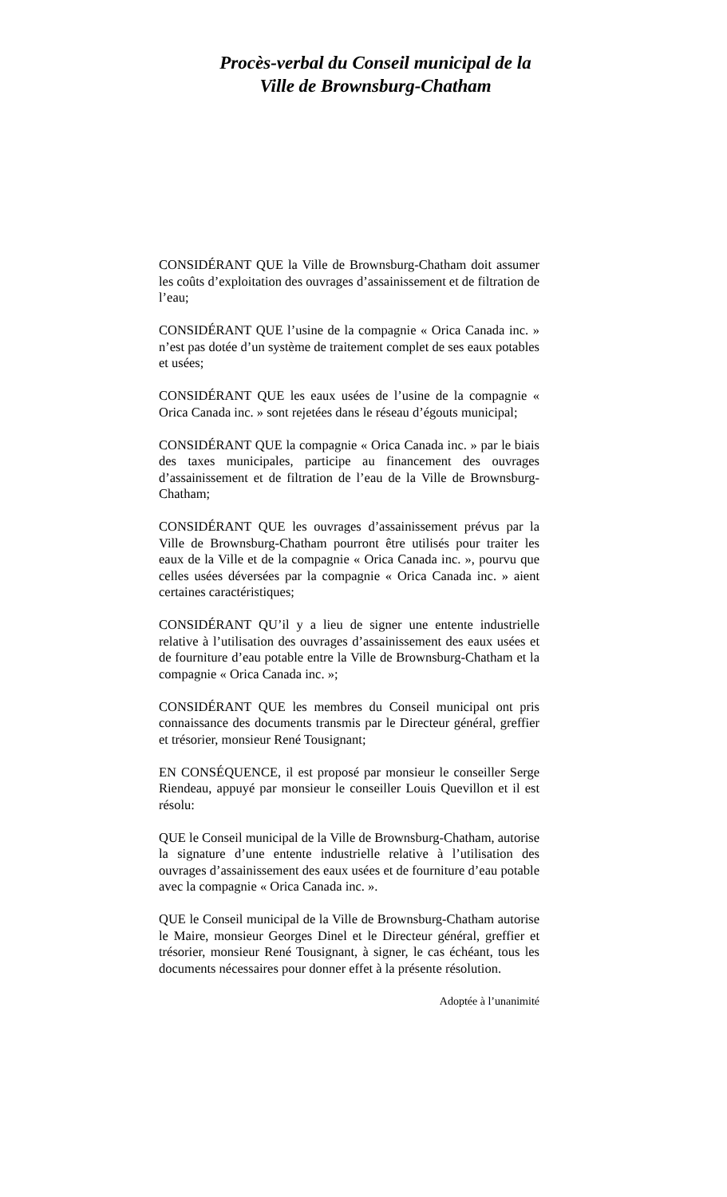Procès-verbal du Conseil municipal de la
Ville de Brownsburg-Chatham
CONSIDÉRANT QUE la Ville de Brownsburg-Chatham doit assumer les coûts d’exploitation des ouvrages d’assainissement et de filtration de l’eau;
CONSIDÉRANT QUE l’usine de la compagnie « Orica Canada inc. » n’est pas dotée d’un système de traitement complet de ses eaux potables et usées;
CONSIDÉRANT QUE les eaux usées de l’usine de la compagnie « Orica Canada inc. » sont rejetées dans le réseau d’égouts municipal;
CONSIDÉRANT QUE la compagnie « Orica Canada inc. » par le biais des taxes municipales, participe au financement des ouvrages d’assainissement et de filtration de l’eau de la Ville de Brownsburg-Chatham;
CONSIDÉRANT QUE les ouvrages d’assainissement prévus par la Ville de Brownsburg-Chatham pourront être utilisés pour traiter les eaux de la Ville et de la compagnie « Orica Canada inc. », pourvu que celles usées déversées par la compagnie « Orica Canada inc. » aient certaines caractéristiques;
CONSIDÉRANT QU’il y a lieu de signer une entente industrielle relative à l’utilisation des ouvrages d’assainissement des eaux usées et de fourniture d’eau potable entre la Ville de Brownsburg-Chatham et la compagnie « Orica Canada inc. »;
CONSIDÉRANT QUE les membres du Conseil municipal ont pris connaissance des documents transmis par le Directeur général, greffier et trésorier, monsieur René Tousignant;
EN CONSÉQUENCE, il est proposé par monsieur le conseiller Serge Riendeau, appuyé par monsieur le conseiller Louis Quevillon et il est résolu:
QUE le Conseil municipal de la Ville de Brownsburg-Chatham, autorise la signature d’une entente industrielle relative à l’utilisation des ouvrages d’assainissement des eaux usées et de fourniture d’eau potable avec la compagnie « Orica Canada inc. ».
QUE le Conseil municipal de la Ville de Brownsburg-Chatham autorise le Maire, monsieur Georges Dinel et le Directeur général, greffier et trésorier, monsieur René Tousignant, à signer, le cas échéant, tous les documents nécessaires pour donner effet à la présente résolution.
Adoptée à l’unanimité